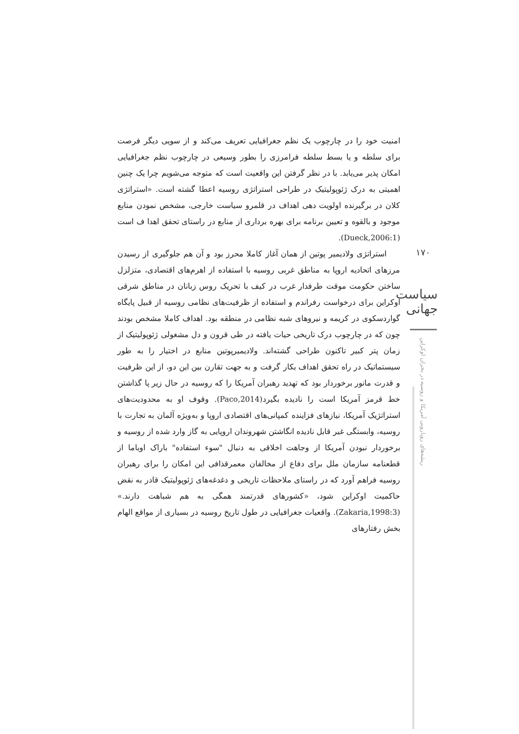امنیت خود را در چارچوب یک نظم جغرافیایی تعریف می‌کند و از سویی دیگر فرصت برای سلطه و یا بسط سلطه فرامرزی را بطور وسیعی در چارچوب نظم جغرافیایی امکان پذیر می‌یابد. با در نظر گرفتن این واقعیت است که متوجه می‌شویم چرا یک چنین اهمیتی به درک ژئوپولیتیک در طراحی استراتژی روسیه اعطا گشته است. «استراتژی کلان در برگیرنده اولویت دهی اهداف در قلمرو سیاست خارجی، مشخص نمودن منابع موجود و بالقوه و تعیین برنامه برای بهره برداری از منابع در راستای تحقق اهدا ف است (Dueck,2006:1).
استراتژی ولادیمیر پوتین از همان آغاز کاملا محرز بود و آن هم جلوگیری از رسیدن مرزهای اتحادیه اروپا به مناطق غربی روسیه با استفاده از اهرم‌های اقتصادی، متزلزل ساختن حکومت موقت طرفدار غرب در کیف با تحریک روس زبانان در مناطق شرقی اوکراین برای درخواست رفراندم و استفاده از ظرفیت‌های نظامی روسیه از قبیل پایگاه گواردسکوی در کریمه و نیروهای شبه نظامی در منطقه بود. اهداف کاملا مشخص بودند چون که در چارچوب درک تاریخی حیات یافته در طی قرون و دل مشغولی ژئوپولیتیک از زمان پتر کبیر تاکنون طراحی گشته‌اند. ولادیمیرپوتین منابع در اختیار را به طور سیستماتیک در راه تحقق اهداف بکار گرفت و به جهت تقارن بین این دو، از این ظرفیت و قدرت مانور برخوردار بود که تهدید رهبران آمریکا را که روسیه در حال زیر پا گذاشتن خط قرمز آمریکا است را نادیده بگیرد(Paco,2014). وقوف او به محدودیت‌های استراتژیک آمریکا، نیازهای فزاینده کمپانی‌های اقتصادی اروپا و به‌ویژه آلمان به تجارت با روسیه، وابستگی غیر قابل نادیده انگاشتن شهروندان اروپایی به گاز وارد شده از روسیه و برخوردار نبودن آمریکا از وجاهت اخلاقی به دنبال "سوء استفاده" باراک اوباما از قطعنامه سازمان ملل برای دفاع از مخالفان معمرقذافی این امکان را برای رهبران روسیه فراهم آورد که در راستای ملاحظات تاریخی و دغدغه‌های ژئوپولیتیک قادر به نقض حاکمیت اوکراین شود، «کشورهای قدرتمند همگی به هم شباهت دارند.» (Zakaria,1998:3). واقعیات جغرافیایی در طول تاریخ روسیه در بسیاری از مواقع الهام بخش رفتارهای
۱۷۰
سیاست جهانی
ریشه‌های رویارویی آمریکا و روسیه در بحران اوکراین